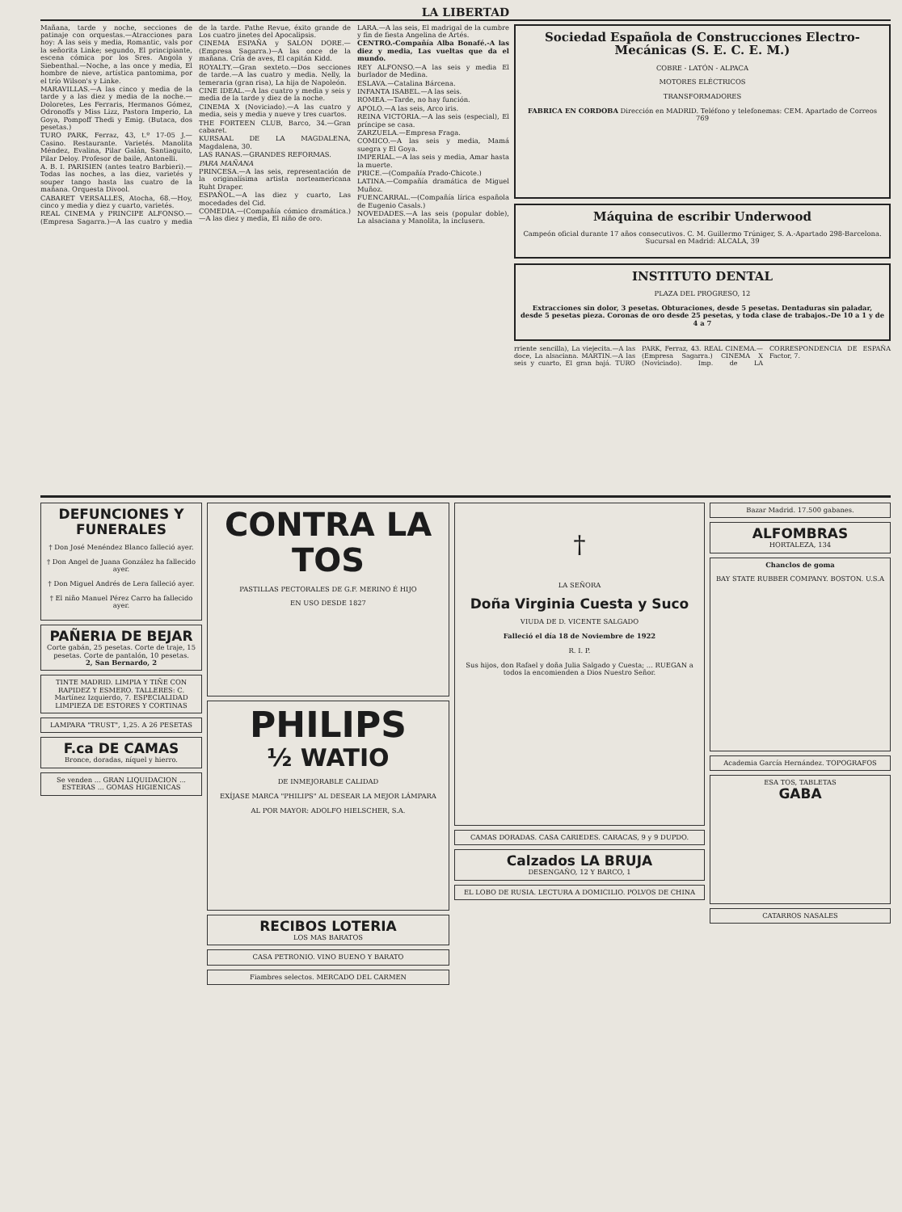LA LIBERTAD
Mañana, tarde y noche, secciones de patinaje con orquestas.—Atracciones para hoy: A las seis y media, Romantic, vals por la señorita Linke; segundo, El principiante, escena cómica por los Sres. Angola y Siebenthal.—Noche, a las once y media, El hombre de nieve, artística pantomima, por el trío Wilson's y Linke.
MARAVILLAS.—A las cinco y media de la tarde y a las diez y media de la noche.—Doloretes, Les Ferraris, Hermanos Gómez, Odronoffs y Miss Lizz, Pastora Imperio, La Goya, Pompoff Thedi y Emig. (Butaca, dos pesetas.)
TURO PARK, Ferraz, 43, t.º 17-05 J.—Casino. Restaurante. Varietés. Manolita Méndez, Evalina, Pilar Galán, Santiaguito, Pilar Deloy. Profesor de baile, Antonelli.
A. B. I. PARISIEN (antes teatro Barbieri).—Todas las noches, a las diez, varietés y souper tango hasta las cuatro de la mañana. Orquesta Divool.
CABARET VERSALLES, Atocha, 68.—Hoy, cinco y media y diez y cuarto, varietés.
REAL CINEMA y PRINCIPE ALFONSO.—(Empresa Sagarra.)—A las cuatro y media de la tarde. Pathe Revue, éxito grande de Los cuatro jinetes del Apocalipsis.
CINEMA ESPAÑA y SALON DORE.—(Empresa Sagarra.)—A las once de la mañana. Cría de aves, El capitán Kidd.
ROYALTY.—Gran sexteto.—Dos secciones de tarde.—A las cuatro y media. Nelly, la temeraria (gran risa), La hija de Napoleón.
CINE IDEAL.—A las cuatro y media y seis y media de la tarde y diez de la noche.
CINEMA X (Noviciado).—A las cuatro y media, seis y media y nueve y tres cuartos.
THE FORTEEN CLUB, Barco, 34.—Gran cabaret.
KURSAAL DE LA MAGDALENA, Magdalena, 30.
LAS RANAS.—GRANDES REFORMAS.
PARA MAÑANA
PRINCESA.—A las seis, representación de la originalísima artista norteamericana Ruht Draper.
ESPAÑOL.—A las diez y cuarto, Las mocedades del Cid.
COMEDIA.—(Compañía cómico dramática.)—A las diez y media, El niño de oro.
LARA.—A las seis, El madrigal de la cumbre y fin de fiesta Angelina de Artés.
CENTRO.-Compañía Alba Bonafé.-A las diez y media, Las vueltas que da el mundo.
REY ALFONSO.—A las seis y media El burlador de Medina.
ESLAVA.—Catalina Bárcena.
INFANTA ISABEL.—A las seis.
ROMEA.—Tarde, no hay función.
APOLO.—A las seis, Arco iris.
REINA VICTORIA.—A las seis (especial), El príncipe se casa.
ZARZUELA.—Empresa Fraga.
COMICO.—A las seis y media, Mamá suegra y El Goya.
IMPERIAL.—A las seis y media, Amar hasta la muerte.
PRICE.—(Compañía Prado-Chicote.)
LATINA.—Compañía dramática de Miguel Muñoz.
FUENCARRAL.—(Compañía lírica española de Eugenio Casals.)
NOVEDADES.—A las seis (popular doble), La alsaciana y Manolita, la inclusera.
Sociedad Española de Construcciones Electro-Mecánicas (S. E. C. E. M.)
COBRE - LATÓN - ALPACA
MOTORES ELÉCTRICOS
TRANSFORMADORES
FABRICA EN CORDOBA Dirección en MADRID. Teléfono y telefonemas: CEM. Apartado de Correos 769
Máquina de escribir Underwood
Campeón oficial durante 17 años consecutivos. C. M. Guillermo Trúniger, S. A.-Apartado 298-Barcelona. Sucursal en Madrid: ALCALA, 39
INSTITUTO DENTAL
PLAZA DEL PROGRESO, 12
Extracciones sin dolor, 3 pesetas. Obturaciones, desde 5 pesetas. Dentaduras sin paladar, desde 5 pesetas pieza. Coronas de oro desde 25 pesetas, y toda clase de trabajos.-De 10 a 1 y de 4 a 7
rriente sencilla), La viejecita.—A las doce, La alsaciana. MARTIN.—A las seis y cuarto, El gran bajá. TURO PARK, Ferraz, 43. REAL CINEMA.—(Empresa Sagarra.) CINEMA X (Noviciado). Imp. de LA CORRESPONDENCIA DE ESPAÑA Factor, 7.
DEFUNCIONES Y FUNERALES
† Don José Menéndez Blanco falleció ayer.
† Don Angel de Juana González ha fallecido ayer.
† Don Miguel Andrés de Lera falleció ayer.
† El niño Manuel Pérez Carro ha fallecido ayer.
PAÑERIA DE BEJAR
Corte gabán, 25 pesetas. Corte de traje, 15 pesetas. Corte de pantalón, 10 pesetas.
2, San Bernardo, 2
TINTE MADRID. LIMPIA Y TIÑE CON RAPIDEZ Y ESMERO. TALLERES: C. Martínez Izquierdo, 7. ESPECIALIDAD LIMPIEZA DE ESTORES Y CORTINAS
LAMPARA "TRUST", 1,25. A 26 PESETAS
F.ca DE CAMAS
Bronce, doradas, níquel y hierro.
Se venden ... GRAN LIQUIDACION ... ESTERAS ... GOMAS HIGIENICAS
CONTRA LA TOS
PASTILLAS PECTORALES DE G.F. MERINO É HIJO
EN USO DESDE 1827
PHILIPS
½ WATIO
DE INMEJORABLE CALIDAD
EXÍJASE MARCA "PHILIPS" AL DESEAR LA MEJOR LÁMPARA
AL POR MAYOR: ADOLFO HIELSCHER, S.A.
RECIBOS LOTERIA
LOS MAS BARATOS
CASA PETRONIO. VINO BUENO Y BARATO
Fiambres selectos. MERCADO DEL CARMEN
†
LA SEÑORA
Doña Virginia Cuesta y Suco
VIUDA DE D. VICENTE SALGADO
Falleció el día 18 de Noviembre de 1922
R. I. P.
Sus hijos, don Rafael y doña Julia Salgado y Cuesta; ... RUEGAN a todos la encomienden a Dios Nuestro Señor.
CAMAS DORADAS. CASA CARIEDES. CARACAS, 9 y 9 DUPDO.
Calzados LA BRUJA
DESENGAÑO, 12 Y BARCO, 1
EL LOBO DE RUSIA. LECTURA A DOMICILIO. POLVOS DE CHINA
Bazar Madrid. 17.500 gabanes.
ALFOMBRAS
HORTALEZA, 134
Chanclos de goma
BAY STATE RUBBER COMPANY. BOSTON. U.S.A
Academia García Hernández. TOPOGRAFOS
ESA TOS, TABLETAS
GABA
CATARROS NASALES